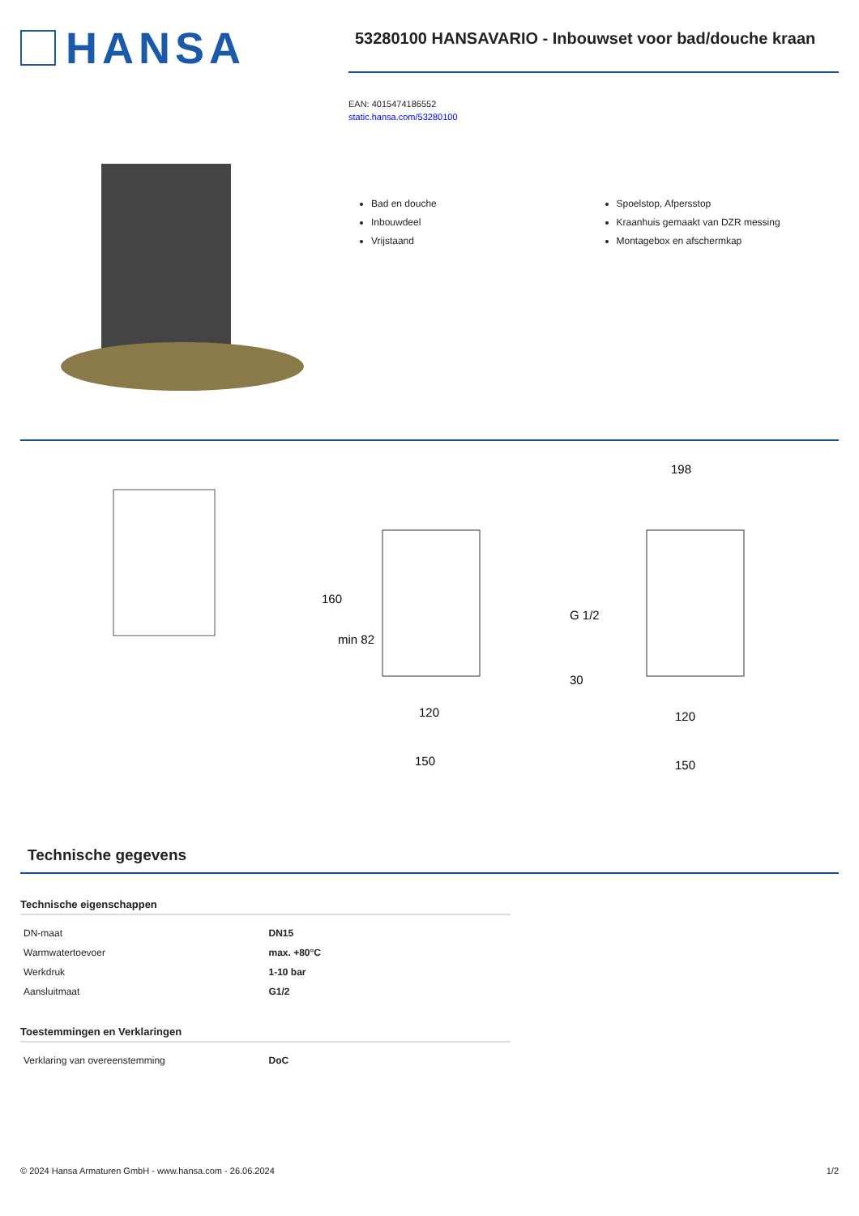HANSA
53280100 HANSAVARIO - Inbouwset voor bad/douche kraan
EAN: 4015474186552
static.hansa.com/53280100
Bad en douche
Inbouwdeel
Vrijstaand
Spoelstop, Afpersstop
Kraanhuis gemaakt van DZR messing
Montagebox en afschermkap
160
min 82
120
150
198
G 1/2
30
120
150
Technische gegevens
Technische eigenschappen
| DN-maat | DN15 |
| Warmwatertoevoer | max. +80°C |
| Werkdruk | 1-10 bar |
| Aansluitmaat | G1/2 |
Toestemmingen en Verklaringen
| Verklaring van overeenstemming | DoC |
© 2024 Hansa Armaturen GmbH - www.hansa.com - 26.06.2024 1/2